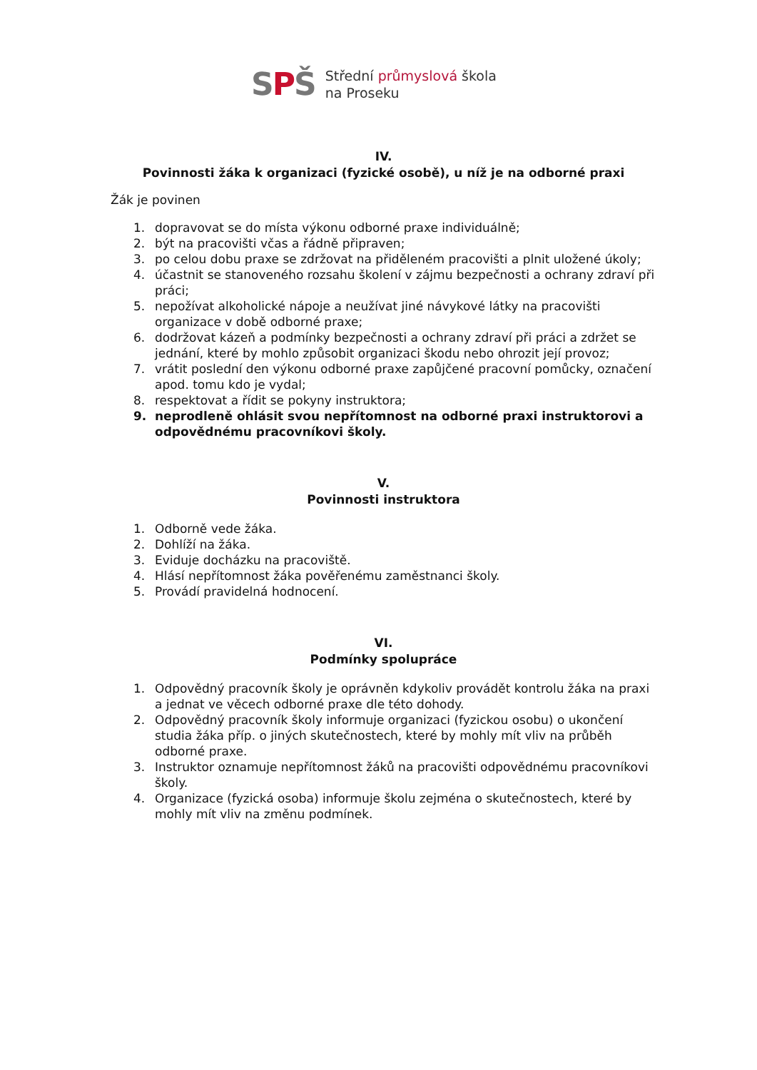SPŠ
Střední průmyslová škola
na Proseku
IV.
Povinnosti žáka k organizaci (fyzické osobě), u níž je na odborné praxi
Žák je povinen
1. dopravovat se do místa výkonu odborné praxe individuálně;
2. být na pracovišti včas a řádně připraven;
3. po celou dobu praxe se zdržovat na přiděleném pracovišti a plnit uložené úkoly;
4. účastnit se stanoveného rozsahu školení v zájmu bezpečnosti a ochrany zdraví při práci;
5. nepožívat alkoholické nápoje a neužívat jiné návykové látky na pracovišti organizace v době odborné praxe;
6. dodržovat kázeň a podmínky bezpečnosti a ochrany zdraví při práci a zdržet se jednání, které by mohlo způsobit organizaci škodu nebo ohrozit její provoz;
7. vrátit poslední den výkonu odborné praxe zapůjčené pracovní pomůcky, označení apod. tomu kdo je vydal;
8. respektovat a řídit se pokyny instruktora;
9. neprodleně ohlásit svou nepřítomnost na odborné praxi instruktorovi a odpovědnému pracovníkovi školy.
V.
Povinnosti instruktora
1. Odborně vede žáka.
2. Dohlíží na žáka.
3. Eviduje docházku na pracoviště.
4. Hlásí nepřítomnost žáka pověřenému zaměstnanci školy.
5. Provádí pravidelná hodnocení.
VI.
Podmínky spolupráce
1. Odpovědný pracovník školy je oprávněn kdykoliv provádět kontrolu žáka na praxi a jednat ve věcech odborné praxe dle této dohody.
2. Odpovědný pracovník školy informuje organizaci (fyzickou osobu) o ukončení studia žáka příp. o jiných skutečnostech, které by mohly mít vliv na průběh odborné praxe.
3. Instruktor oznamuje nepřítomnost žáků na pracovišti odpovědnému pracovníkovi školy.
4. Organizace (fyzická osoba) informuje školu zejména o skutečnostech, které by mohly mít vliv na změnu podmínek.